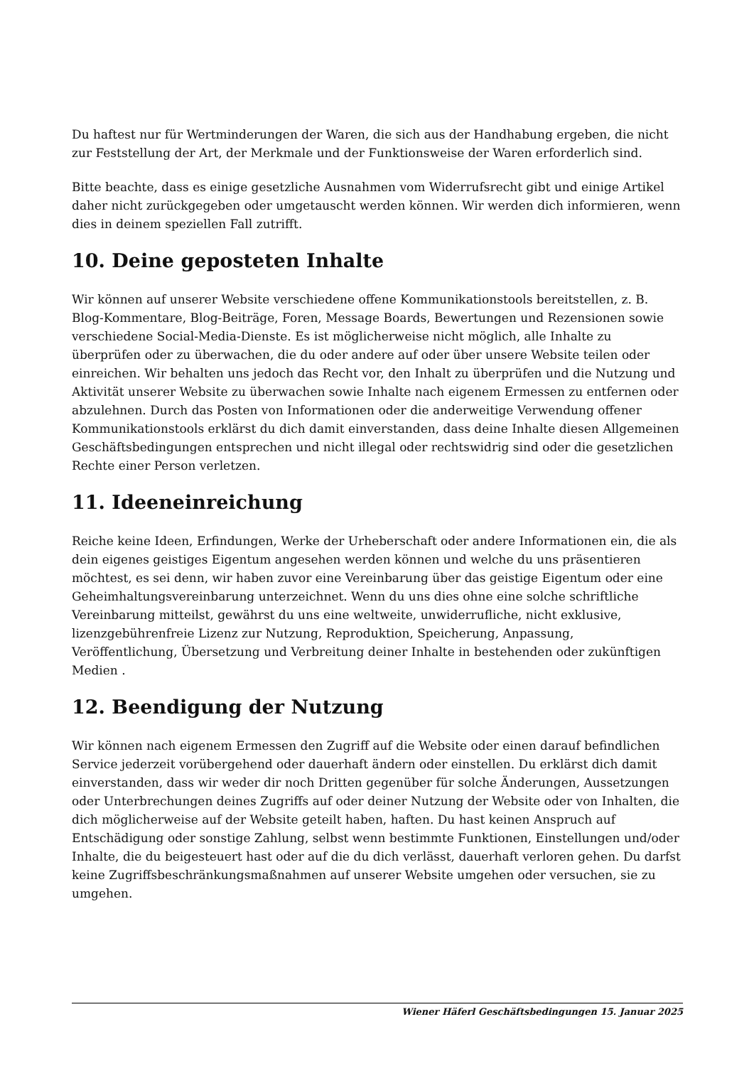Du haftest nur für Wertminderungen der Waren, die sich aus der Handhabung ergeben, die nicht zur Feststellung der Art, der Merkmale und der Funktionsweise der Waren erforderlich sind.
Bitte beachte, dass es einige gesetzliche Ausnahmen vom Widerrufsrecht gibt und einige Artikel daher nicht zurückgegeben oder umgetauscht werden können. Wir werden dich informieren, wenn dies in deinem speziellen Fall zutrifft.
10. Deine geposteten Inhalte
Wir können auf unserer Website verschiedene offene Kommunikationstools bereitstellen, z. B. Blog-Kommentare, Blog-Beiträge, Foren, Message Boards, Bewertungen und Rezensionen sowie verschiedene Social-Media-Dienste. Es ist möglicherweise nicht möglich, alle Inhalte zu überprüfen oder zu überwachen, die du oder andere auf oder über unsere Website teilen oder einreichen. Wir behalten uns jedoch das Recht vor, den Inhalt zu überprüfen und die Nutzung und Aktivität unserer Website zu überwachen sowie Inhalte nach eigenem Ermessen zu entfernen oder abzulehnen. Durch das Posten von Informationen oder die anderweitige Verwendung offener Kommunikationstools erklärst du dich damit einverstanden, dass deine Inhalte diesen Allgemeinen Geschäftsbedingungen entsprechen und nicht illegal oder rechtswidrig sind oder die gesetzlichen Rechte einer Person verletzen.
11. Ideeneinreichung
Reiche keine Ideen, Erfindungen, Werke der Urheberschaft oder andere Informationen ein, die als dein eigenes geistiges Eigentum angesehen werden können und welche du uns präsentieren möchtest, es sei denn, wir haben zuvor eine Vereinbarung über das geistige Eigentum oder eine Geheimhaltungsvereinbarung unterzeichnet. Wenn du uns dies ohne eine solche schriftliche Vereinbarung mitteilst, gewährst du uns eine weltweite, unwiderrufliche, nicht exklusive, lizenzgebührenfreie Lizenz zur Nutzung, Reproduktion, Speicherung, Anpassung, Veröffentlichung, Übersetzung und Verbreitung deiner Inhalte in bestehenden oder zukünftigen Medien .
12. Beendigung der Nutzung
Wir können nach eigenem Ermessen den Zugriff auf die Website oder einen darauf befindlichen Service jederzeit vorübergehend oder dauerhaft ändern oder einstellen. Du erklärst dich damit einverstanden, dass wir weder dir noch Dritten gegenüber für solche Änderungen, Aussetzungen oder Unterbrechungen deines Zugriffs auf oder deiner Nutzung der Website oder von Inhalten, die dich möglicherweise auf der Website geteilt haben, haften. Du hast keinen Anspruch auf Entschädigung oder sonstige Zahlung, selbst wenn bestimmte Funktionen, Einstellungen und/oder Inhalte, die du beigesteuert hast oder auf die du dich verlässt, dauerhaft verloren gehen. Du darfst keine Zugriffsbeschränkungsmaßnahmen auf unserer Website umgehen oder versuchen, sie zu umgehen.
Wiener Häferl Geschäftsbedingungen 15. Januar 2025